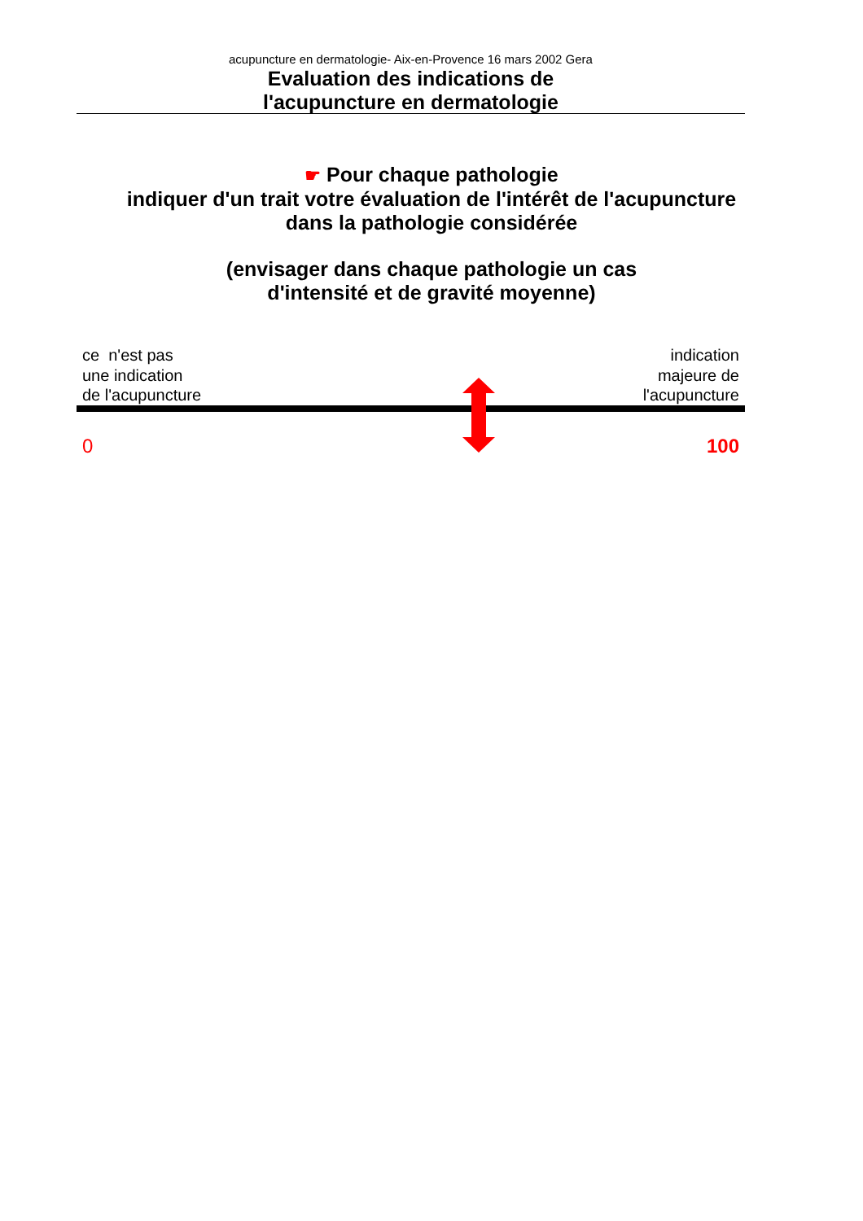acupuncture en dermatologie- Aix-en-Provence 16 mars 2002 Gera
Evaluation des indications de
l'acupuncture en dermatologie
☛ Pour chaque pathologie
indiquer d'un trait votre évaluation de l'intérêt de l'acupuncture
dans la pathologie considérée
(envisager dans chaque pathologie un cas
d'intensité et de gravité moyenne)
ce n'est pas
une indication
de l'acupuncture
indication
majeure de
l'acupuncture
0 100